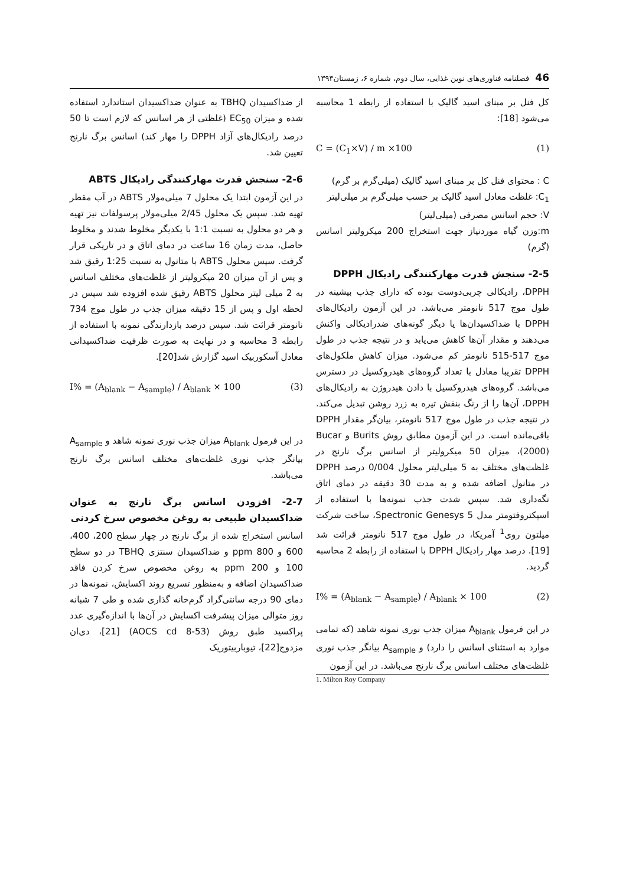46فصلنامه فناوری‌های نوین غذایی، سال دوم، شماره ۶، زمستان۱۳۹۳
کل فنل بر مبنای اسید گالیک با استفاده از رابطه 1 محاسبه می‌شود [18]:
C = (C<sub>1</sub>×V) / m ×100 (1)
C : محتوای فنل کل بر مبنای اسید گالیک (میلی‌گرم بر گرم)
C<sub>1</sub>: غلظت معادل اسید گالیک بر حسب میلی‌گرم بر میلی‌لیتر
V: حجم اسانس مصرفی (میلی‌لیتر)
m:وزن گیاه موردنیاز جهت استخراج 200 میکرولیتر اسانس (گرم)
2-5- سنجش قدرت مهارکنندگی رادیکال DPPH
DPPH، رادیکالی چربی‌دوست بوده که دارای جذب بیشینه در طول موج 517 نانومتر می‌باشد. در این آزمون رادیکال‌های DPPH با ضداکسیدان‌ها یا دیگر گونه‌های ضدرادیکالی واکنش می‌دهند و مقدار آن‌ها کاهش می‌یابد و در نتیجه جذب در طول موج 517-515 نانومتر کم می‌شود. میزان کاهش ملکول‌های DPPH تقریبا معادل با تعداد گروه‌های هیدروکسیل در دسترس می‌باشد. گروه‌های هیدروکسیل با دادن هیدروژن به رادیکال‌های DPPH، آن‌ها را از رنگ بنفش تیره به زرد روشن تبدیل می‌کند. در نتیجه جذب در طول موج 517 نانومتر، بیان‌گر مقدار DPPH باقی‌مانده است. در این آزمون مطابق روش Burits و Bucar (2000)، میزان 50 میکرولیتر از اسانس برگ نارنج در غلظت‌های مختلف به 5 میلی‌لیتر محلول 0/004 درصد DPPH در متانول اضافه شده و به مدت 30 دقیقه در دمای اتاق نگه‌داری شد. سپس شدت جذب نمونه‌ها با استفاده از اسپکتروفتومتر مدل Spectronic Genesys 5، ساخت شرکت میلتون روی<sup>1</sup> آمریکا، در طول موج 517 نانومتر قرائت شد [19]. درصد مهار رادیکال DPPH با استفاده از رابطه 2 محاسبه گردید.
I% = (A<sub>blank</sub> − A<sub>sample</sub>) / A<sub>blank</sub> × 100 (2)
در این فرمول A<sub>blank</sub> میزان جذب نوری نمونه شاهد (که تمامی موارد به استثنای اسانس را دارد) و A<sub>sample</sub> بیانگر جذب نوری غلظت‌های مختلف اسانس برگ نارنج می‌باشد. در این آزمون
1. Milton Roy Company
از ضداکسیدان TBHQ به عنوان ضداکسیدان استاندارد استفاده شده و میزان EC<sub>50</sub> (غلظتی از هر اسانس که لازم است تا 50 درصد رادیکال‌های آزاد DPPH را مهار کند) اسانس برگ نارنج تعیین شد.
2-6- سنجش قدرت مهارکنندگی رادیکال ABTS
در این آزمون ابتدا یک محلول 7 میلی‌مولار ABTS در آب مقطر تهیه شد. سپس یک محلول 2/45 میلی‌مولار پرسولفات نیز تهیه و هر دو محلول به نسبت 1:1 با یکدیگر مخلوط شدند و مخلوط حاصل، مدت زمان 16 ساعت در دمای اتاق و در تاریکی قرار گرفت. سپس محلول ABTS با متانول به نسبت 1:25 رقیق شد و پس از آن میزان 20 میکرولیتر از غلظت‌های مختلف اسانس به 2 میلی لیتر محلول ABTS رقیق شده افزوده شد سپس در لحظه اول و پس از 15 دقیقه میزان جذب در طول موج 734 نانومتر قرائت شد. سپس درصد بازدارندگی نمونه با استفاده از رابطه 3 محاسبه و در نهایت به صورت ظرفیت ضداکسیدانی معادل آسکوربیک اسید گزارش شد[20].
I% = (A<sub>blank</sub> − A<sub>sample</sub>) / A<sub>blank</sub> × 100 (3)
در این فرمول A<sub>blank</sub> میزان جذب نوری نمونه شاهد و A<sub>sample</sub> بیانگر جذب نوری غلظت‌های مختلف اسانس برگ نارنج می‌باشد.
2-7- افزودن اسانس برگ نارنج به عنوان ضداکسیدان طبیعی به روغن مخصوص سرخ کردنی
اسانس استخراج شده از برگ نارنج در چهار سطح 200، 400، 600 و 800 ppm و ضداکسیدان سنتزی TBHQ در دو سطح 100 و 200 ppm به روغن مخصوص سرخ کردن فاقد ضداکسیدان اضافه و به‌منظور تسریع روند اکسایش، نمونه‌ها در دمای 90 درجه سانتی‌گراد گرم‌خانه گذاری شده و طی 7 شبانه روز متوالی میزان پیشرفت اکسایش در آن‌ها با اندازه‌گیری عدد پراکسید طبق روش (AOCS cd 8-53) [21]، دی‌ان مزدوج[22]، تیوباربیتوریک